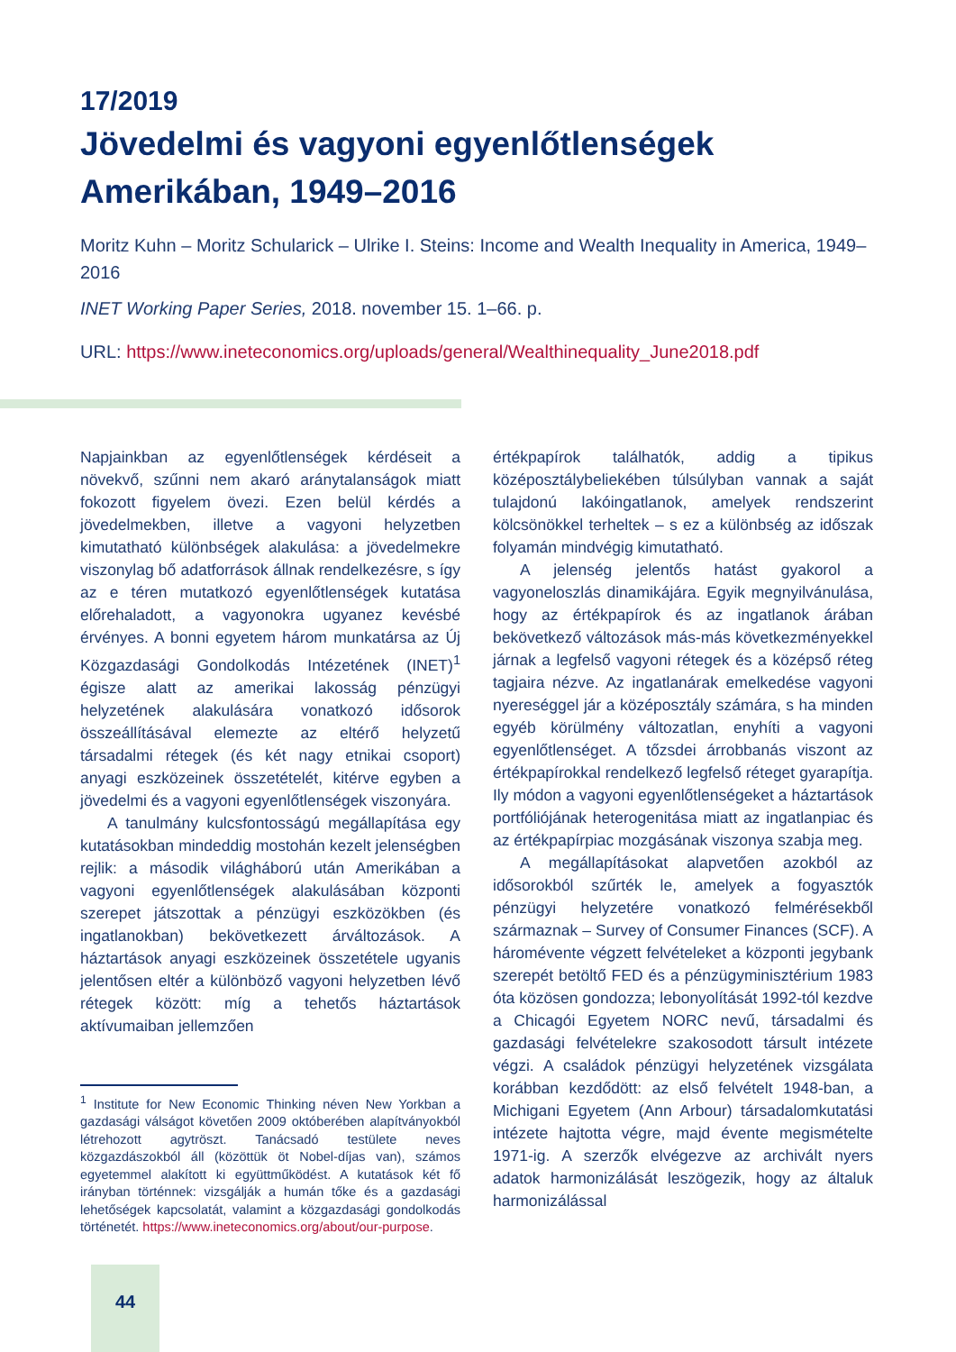17/2019
Jövedelmi és vagyoni egyenlőtlenségek Amerikában, 1949–2016
Moritz Kuhn – Moritz Schularick – Ulrike I. Steins: Income and Wealth Inequality in America, 1949–2016
INET Working Paper Series, 2018. november 15. 1–66. p.
URL: https://www.ineteconomics.org/uploads/general/Wealthinequality_June2018.pdf
Napjainkban az egyenlőtlenségek kérdéseit a növekvő, szűnni nem akaró aránytalanságok miatt fokozott figyelem övezi. Ezen belül kérdés a jövedelmekben, illetve a vagyoni helyzetben kimutatható különbségek alakulása: a jövedelmekre viszonylag bő adatforrások állnak rendelkezésre, s így az e téren mutatkozó egyenlőtlenségek kutatása előrehaladott, a vagyonokra ugyanez kevésbé érvényes. A bonni egyetem három munkatársa az Új Közgazdasági Gondolkodás Intézetének (INET)<sup>1</sup> égisze alatt az amerikai lakosság pénzügyi helyzetének alakulására vonatkozó idősorok összeállításával elemezte az eltérő helyzetű társadalmi rétegek (és két nagy etnikai csoport) anyagi eszközeinek összetételét, kitérve egyben a jövedelmi és a vagyoni egyenlőtlenségek viszonyára.
A tanulmány kulcsfontosságú megállapítása egy kutatásokban mindeddig mostohán kezelt jelenségben rejlik: a második világháború után Amerikában a vagyoni egyenlőtlenségek alakulásában központi szerepet játszottak a pénzügyi eszközökben (és ingatlanokban) bekövetkezett árváltozások. A háztartások anyagi eszközeinek összetétele ugyanis jelentősen eltér a különböző vagyoni helyzetben lévő rétegek között: míg a tehetős háztartások aktívumaiban jellemzően
<sup>1</sup> Institute for New Economic Thinking néven New Yorkban a gazdasági válságot követően 2009 októberében alapítványokból létrehozott agytröszt. Tanácsadó testülete neves közgazdászokból áll (közöttük öt Nobel-díjas van), számos egyetemmel alakított ki együttműködést. A kutatások két fő irányban történnek: vizsgálják a humán tőke és a gazdasági lehetőségek kapcsolatát, valamint a közgazdasági gondolkodás történetét. https://www.ineteconomics.org/about/our-purpose.
értékpapírok találhatók, addig a tipikus középosztálybeliekében túlsúlyban vannak a saját tulajdonú lakóingatlanok, amelyek rendszerint kölcsönökkel terheltek – s ez a különbség az időszak folyamán mindvégig kimutatható.
A jelenség jelentős hatást gyakorol a vagyoneloszlás dinamikájára. Egyik megnyilvánulása, hogy az értékpapírok és az ingatlanok árában bekövetkező változások más-más következményekkel járnak a legfelső vagyoni rétegek és a középső réteg tagjaira nézve. Az ingatlanárak emelkedése vagyoni nyereséggel jár a középosztály számára, s ha minden egyéb körülmény változatlan, enyhíti a vagyoni egyenlőtlenséget. A tőzsdei árrobbanás viszont az értékpapírokkal rendelkező legfelső réteget gyarapítja. Ily módon a vagyoni egyenlőtlenségeket a háztartások portfóliójának heterogenitása miatt az ingatlanpiac és az értékpapírpiac mozgásának viszonya szabja meg.
A megállapításokat alapvetően azokból az idősorokból szűrték le, amelyek a fogyasztók pénzügyi helyzetére vonatkozó felmérésekből származnak – Survey of Consumer Finances (SCF). A háromévente végzett felvételeket a központi jegybank szerepét betöltő FED és a pénzügyminisztérium 1983 óta közösen gondozza; lebonyolítását 1992-tól kezdve a Chicagói Egyetem NORC nevű, társadalmi és gazdasági felvételekre szakosodott társult intézete végzi. A családok pénzügyi helyzetének vizsgálata korábban kezdődött: az első felvételt 1948-ban, a Michigani Egyetem (Ann Arbour) társadalomkutatási intézete hajtotta végre, majd évente megismételte 1971-ig. A szerzők elvégezve az archivált nyers adatok harmonizálását leszögezik, hogy az általuk harmonizálással
44